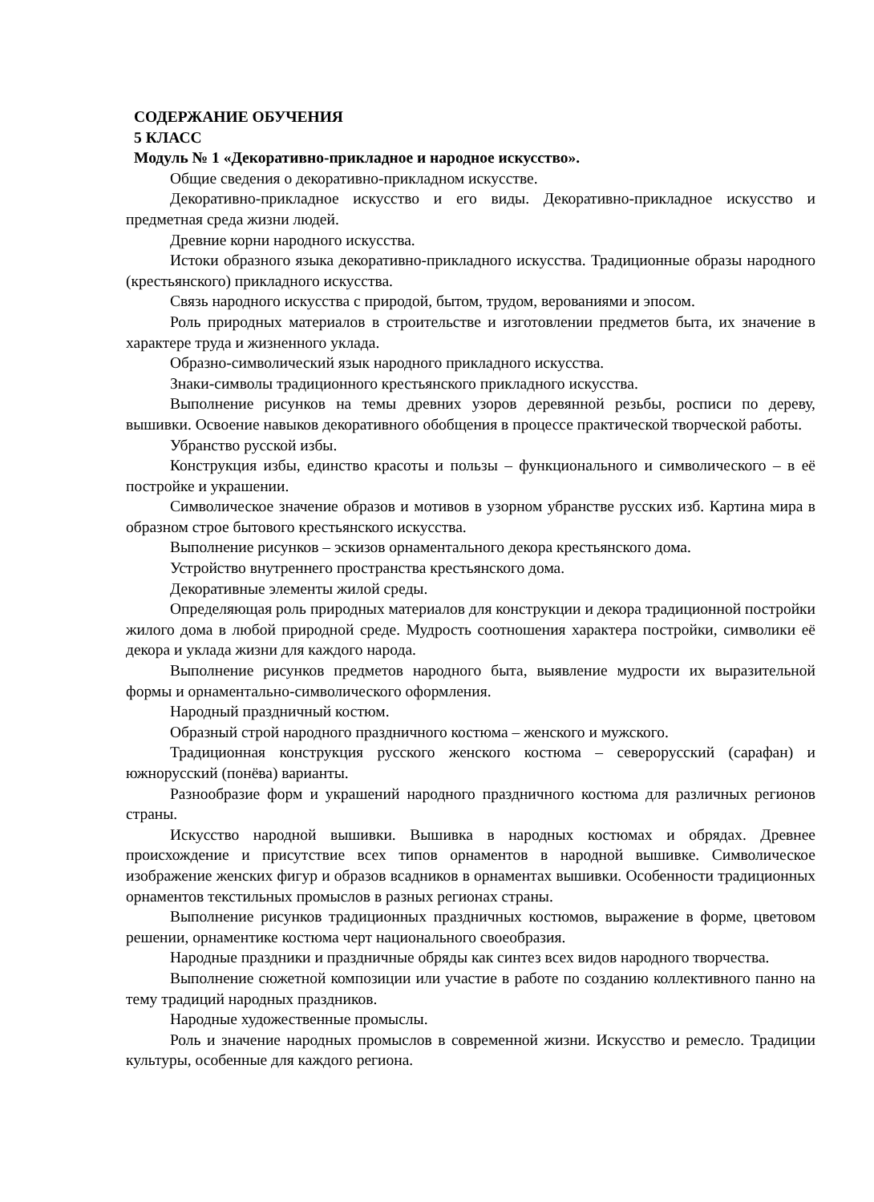СОДЕРЖАНИЕ ОБУЧЕНИЯ
5 КЛАСС
Модуль № 1 «Декоративно-прикладное и народное искусство».
Общие сведения о декоративно-прикладном искусстве.
Декоративно-прикладное искусство и его виды. Декоративно-прикладное искусство и предметная среда жизни людей.
Древние корни народного искусства.
Истоки образного языка декоративно-прикладного искусства. Традиционные образы народного (крестьянского) прикладного искусства.
Связь народного искусства с природой, бытом, трудом, верованиями и эпосом.
Роль природных материалов в строительстве и изготовлении предметов быта, их значение в характере труда и жизненного уклада.
Образно-символический язык народного прикладного искусства.
Знаки-символы традиционного крестьянского прикладного искусства.
Выполнение рисунков на темы древних узоров деревянной резьбы, росписи по дереву, вышивки. Освоение навыков декоративного обобщения в процессе практической творческой работы.
Убранство русской избы.
Конструкция избы, единство красоты и пользы – функционального и символического – в её постройке и украшении.
Символическое значение образов и мотивов в узорном убранстве русских изб. Картина мира в образном строе бытового крестьянского искусства.
Выполнение рисунков – эскизов орнаментального декора крестьянского дома.
Устройство внутреннего пространства крестьянского дома.
Декоративные элементы жилой среды.
Определяющая роль природных материалов для конструкции и декора традиционной постройки жилого дома в любой природной среде. Мудрость соотношения характера постройки, символики её декора и уклада жизни для каждого народа.
Выполнение рисунков предметов народного быта, выявление мудрости их выразительной формы и орнаментально-символического оформления.
Народный праздничный костюм.
Образный строй народного праздничного костюма – женского и мужского.
Традиционная конструкция русского женского костюма – северорусский (сарафан) и южнорусский (понёва) варианты.
Разнообразие форм и украшений народного праздничного костюма для различных регионов страны.
Искусство народной вышивки. Вышивка в народных костюмах и обрядах. Древнее происхождение и присутствие всех типов орнаментов в народной вышивке. Символическое изображение женских фигур и образов всадников в орнаментах вышивки. Особенности традиционных орнаментов текстильных промыслов в разных регионах страны.
Выполнение рисунков традиционных праздничных костюмов, выражение в форме, цветовом решении, орнаментике костюма черт национального своеобразия.
Народные праздники и праздничные обряды как синтез всех видов народного творчества.
Выполнение сюжетной композиции или участие в работе по созданию коллективного панно на тему традиций народных праздников.
Народные художественные промыслы.
Роль и значение народных промыслов в современной жизни. Искусство и ремесло. Традиции культуры, особенные для каждого региона.